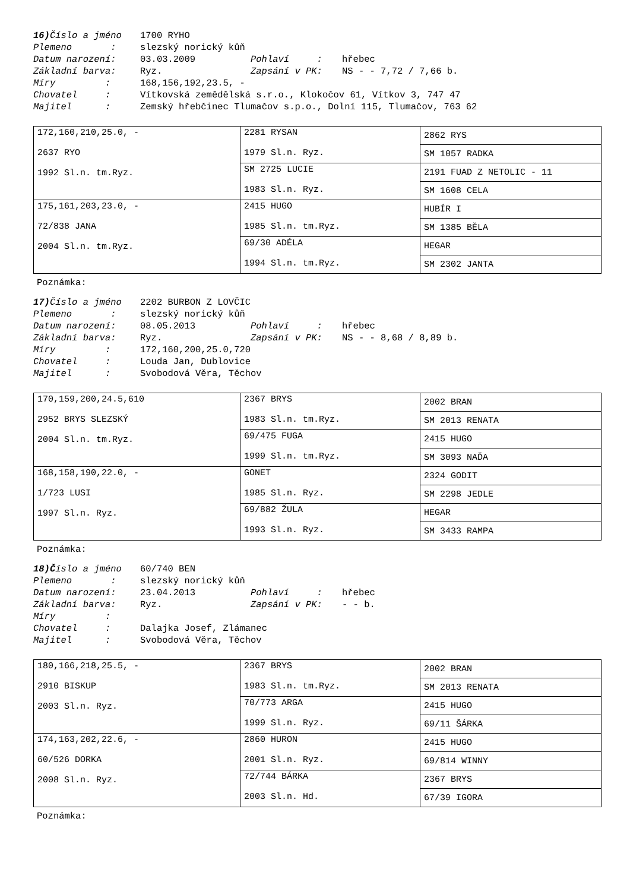16) Číslo a jméno 1700 RYHO
Plemeno : slezský norický kůň
Datum narození: 03.03.2009 Pohlaví : hřebec
Základní barva: Ryz. Zapsání v PK: NS - - 7,72 / 7,66 b.
Míry : 168,156,192,23.5, -
Chovatel : Vítkovská zemědělská s.r.o., Klokočov 61, Vítkov 3, 747 47
Majitel : Zemský hřebčinec Tlumačov s.p.o., Dolní 115, Tlumačov, 763 62
| 172,160,210,25.0, - 2637 RYO 1992 Sl.n. tm.Ryz. | 2281 RYSAN 1979 Sl.n. Ryz. | 2862 RYS |
| | | SM 1057 RADKA |
| | SM 2725 LUCIE 1983 Sl.n. Ryz. | 2191 FUAD Z NETOLIC - 11 |
| | | SM 1608 CELA |
| 175,161,203,23.0, - 72/838 JANA 2004 Sl.n. tm.Ryz. | 2415 HUGO 1985 Sl.n. tm.Ryz. | HUBÍR I |
| | | SM 1385 BĚLA |
| | 69/30 ADÉLA 1994 Sl.n. tm.Ryz. | HEGAR |
| | | SM 2302 JANTA |
Poznámka:
17) Číslo a jméno 2202 BURBON Z LOVČIC
Plemeno : slezský norický kůň
Datum narození: 08.05.2013 Pohlaví : hřebec
Základní barva: Ryz. Zapsání v PK: NS - - 8,68 / 8,89 b.
Míry : 172,160,200,25.0,720
Chovatel : Louda Jan, Dublovice
Majitel : Svobodová Věra, Těchov
| 170,159,200,24.5,610 2952 BRYS SLEZSKÝ 2004 Sl.n. tm.Ryz. | 2367 BRYS 1983 Sl.n. tm.Ryz. | 2002 BRAN |
| | | SM 2013 RENATA |
| | 69/475 FUGA 1999 Sl.n. tm.Ryz. | 2415 HUGO |
| | | SM 3093 NAĎA |
| 168,158,190,22.0, - 1/723 LUSI 1997 Sl.n. Ryz. | GONET 1985 Sl.n. Ryz. | 2324 GODIT |
| | | SM 2298 JEDLE |
| | 69/882 ŽULA 1993 Sl.n. Ryz. | HEGAR |
| | | SM 3433 RAMPA |
Poznámka:
18)Číslo a jméno 60/740 BEN
Plemeno : slezský norický kůň
Datum narození: 23.04.2013 Pohlaví : hřebec
Základní barva: Ryz. Zapsání v PK: - - b.
Míry :
Chovatel : Dalajka Josef, Zlámanec
Majitel : Svobodová Věra, Těchov
| 180,166,218,25.5, - 2910 BISKUP 2003 Sl.n. Ryz. | 2367 BRYS 1983 Sl.n. tm.Ryz. | 2002 BRAN |
| | | SM 2013 RENATA |
| | 70/773 ARGA 1999 Sl.n. Ryz. | 2415 HUGO |
| | | 69/11 ŠÁRKA |
| 174,163,202,22.6, - 60/526 DORKA 2008 Sl.n. Ryz. | 2860 HURON 2001 Sl.n. Ryz. | 2415 HUGO |
| | | 69/814 WINNY |
| | 72/744 BÁRKA 2003 Sl.n. Hd. | 2367 BRYS |
| | | 67/39 IGORA |
Poznámka: